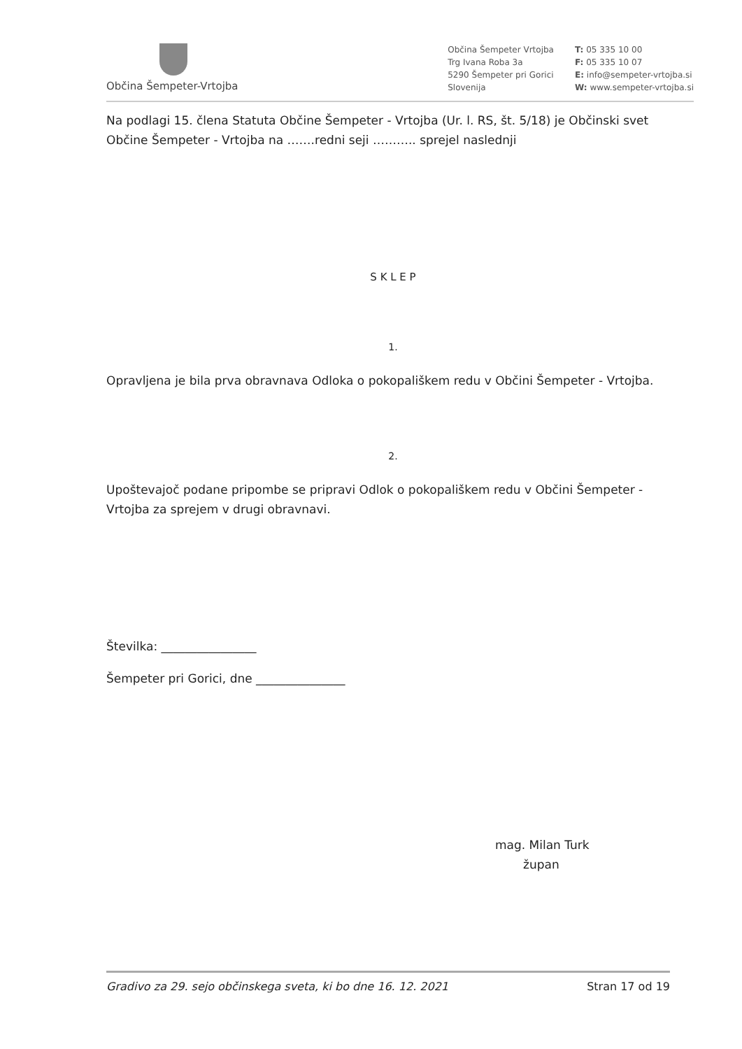Občina Šempeter-Vrtojba
Občina Šempeter Vrtojba
Trg Ivana Roba 3a
5290 Šempeter pri Gorici
Slovenija
T: 05 335 10 00
F: 05 335 10 07
E: info@sempeter-vrtojba.si
W: www.sempeter-vrtojba.si
Na podlagi 15. člena Statuta Občine Šempeter - Vrtojba (Ur. l. RS, št. 5/18) je Občinski svet Občine Šempeter - Vrtojba na …….redni seji ……….. sprejel naslednji
S K L E P
1.
Opravljena je bila prva obravnava Odloka o pokopališkem redu v Občini Šempeter - Vrtojba.
2.
Upoštevajoč podane pripombe se pripravi Odlok o pokopališkem redu v Občini Šempeter - Vrtojba za sprejem v drugi obravnavi.
Številka: ________________
Šempeter pri Gorici, dne _______________
mag. Milan Turk
župan
Gradivo za 29. sejo občinskega sveta, ki bo dne 16. 12. 2021 Stran 17 od 19